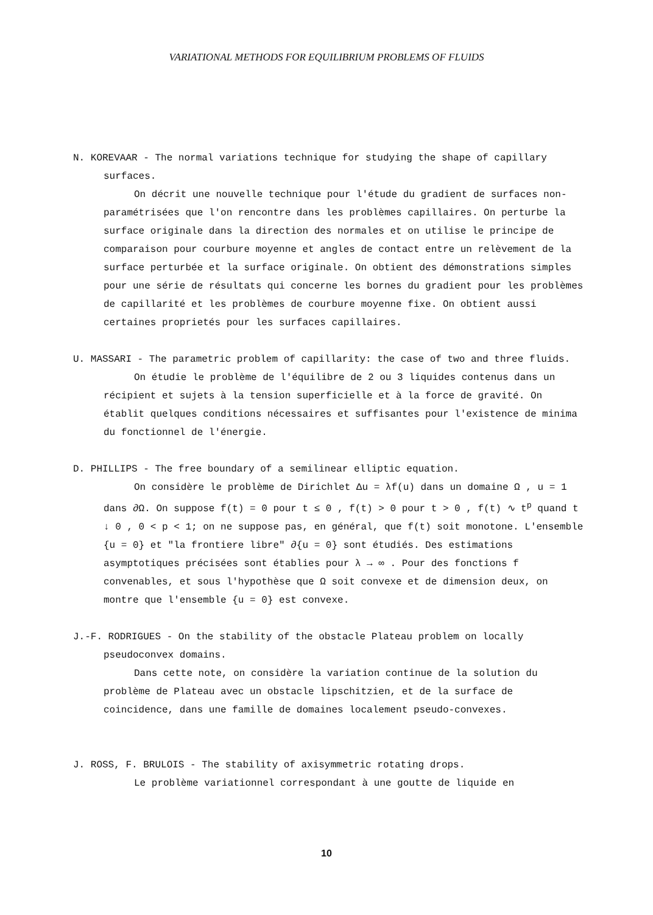VARIATIONAL METHODS FOR EQUILIBRIUM PROBLEMS OF FLUIDS
N. KOREVAAR - The normal variations technique for studying the shape of capillary surfaces.
On décrit une nouvelle technique pour l'étude du gradient de surfaces non-paramétrisées que l'on rencontre dans les problèmes capillaires. On perturbe la surface originale dans la direction des normales et on utilise le principe de comparaison pour courbure moyenne et angles de contact entre un relèvement de la surface perturbée et la surface originale. On obtient des démonstrations simples pour une série de résultats qui concerne les bornes du gradient pour les problèmes de capillarité et les problèmes de courbure moyenne fixe. On obtient aussi certaines proprietés pour les surfaces capillaires.
U. MASSARI - The parametric problem of capillarity: the case of two and three fluids.
On étudie le problème de l'équilibre de 2 ou 3 liquides contenus dans un récipient et sujets à la tension superficielle et à la force de gravité. On établit quelques conditions nécessaires et suffisantes pour l'existence de minima du fonctionnel de l'énergie.
D. PHILLIPS - The free boundary of a semilinear elliptic equation.
On considère le problème de Dirichlet Δu = λf(u) dans un domaine Ω , u = 1 dans ∂Ω. On suppose f(t) = 0 pour t ≤ 0 , f(t) > 0 pour t > 0 , f(t) ∿ t<sup>p</sup> quand t ↓ 0 , 0 < p < 1; on ne suppose pas, en général, que f(t) soit monotone. L'ensemble {u = 0} et "la frontiere libre" ∂{u = 0} sont étudiés. Des estimations asymptotiques précisées sont établies pour λ → ∞ . Pour des fonctions f convenables, et sous l'hypothèse que Ω soit convexe et de dimension deux, on montre que l'ensemble {u = 0} est convexe.
J.-F. RODRIGUES - On the stability of the obstacle Plateau problem on locally pseudoconvex domains.
Dans cette note, on considère la variation continue de la solution du problème de Plateau avec un obstacle lipschitzien, et de la surface de coincidence, dans une famille de domaines localement pseudo-convexes.
J. ROSS, F. BRULOIS - The stability of axisymmetric rotating drops.
Le problème variationnel correspondant à une goutte de liquide en
10